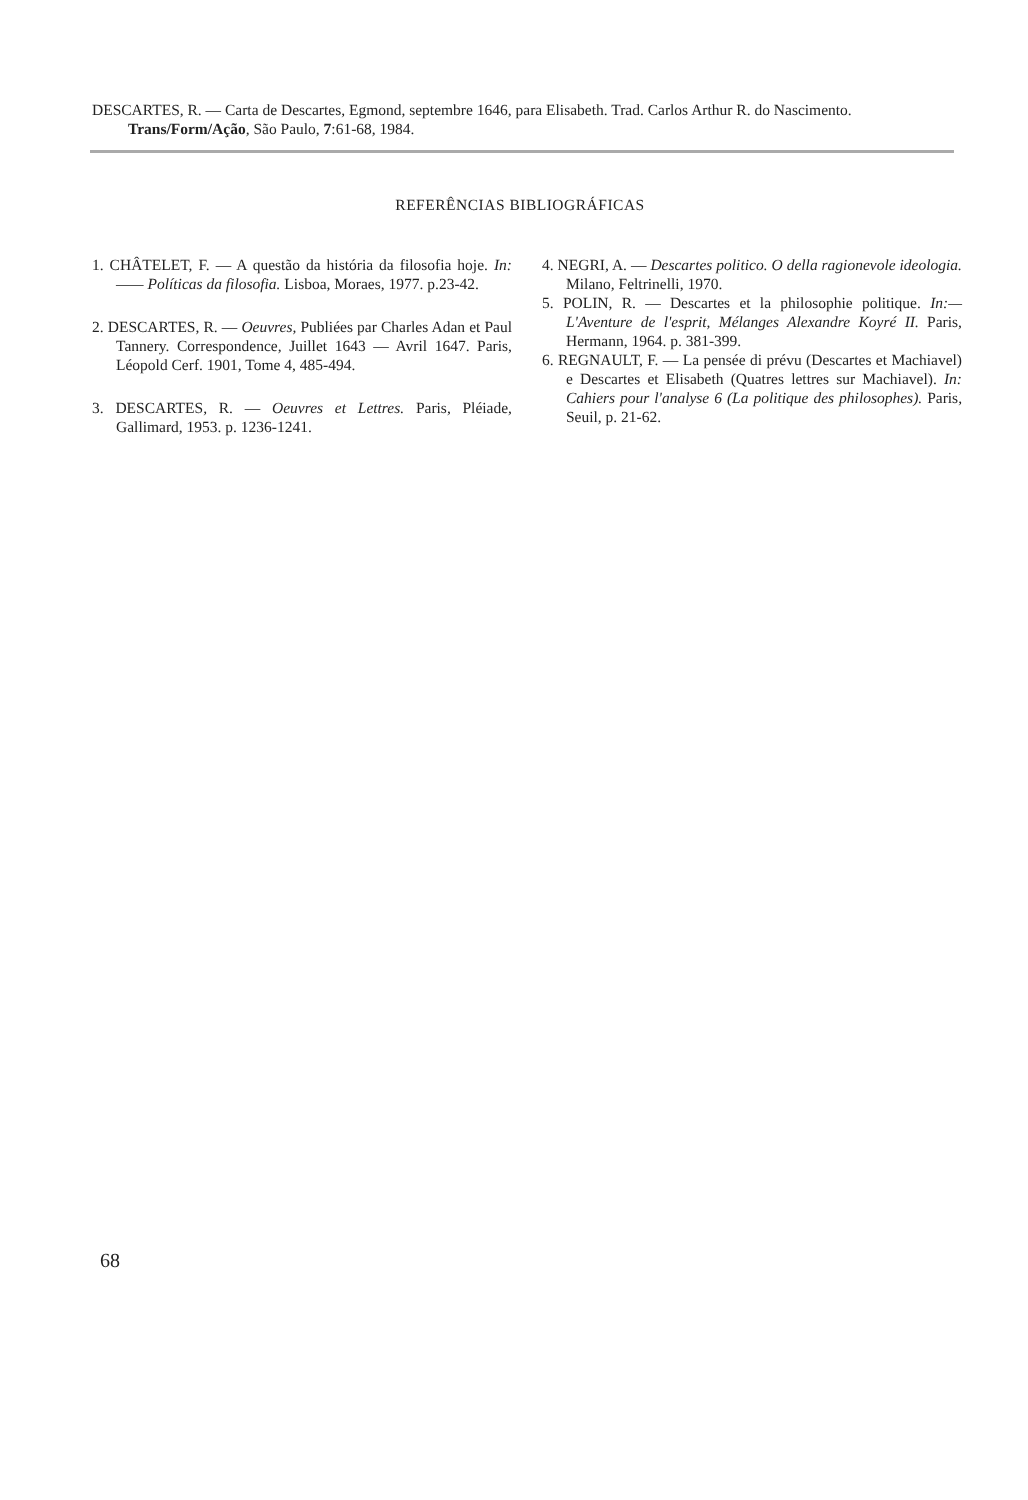DESCARTES, R. — Carta de Descartes, Egmond, septembre 1646, para Elisabeth. Trad. Carlos Arthur R. do Nascimento. Trans/Form/Ação, São Paulo, 7:61-68, 1984.
REFERÊNCIAS BIBLIOGRÁFICAS
1. CHÂTELET, F. — A questão da história da filosofia hoje. In:—— Políticas da filosofia. Lisboa, Moraes, 1977. p.23-42.
2. DESCARTES, R. — Oeuvres, Publiées par Charles Adan et Paul Tannery. Correspondence, Juillet 1643 — Avril 1647. Paris, Léopold Cerf. 1901, Tome 4, 485-494.
3. DESCARTES, R. — Oeuvres et Lettres. Paris, Pléiade, Gallimard, 1953. p. 1236-1241.
4. NEGRI, A. — Descartes politico. O della ragionevole ideologia. Milano, Feltrinelli, 1970.
5. POLIN, R. — Descartes et la philosophie politique. In:— L'Aventure de l'esprit, Mélanges Alexandre Koyré II. Paris, Hermann, 1964. p. 381-399.
6. REGNAULT, F. — La pensée di prévu (Descartes et Machiavel) e Descartes et Elisabeth (Quatres lettres sur Machiavel). In: Cahiers pour l'analyse 6 (La politique des philosophes). Paris, Seuil, p. 21-62.
68